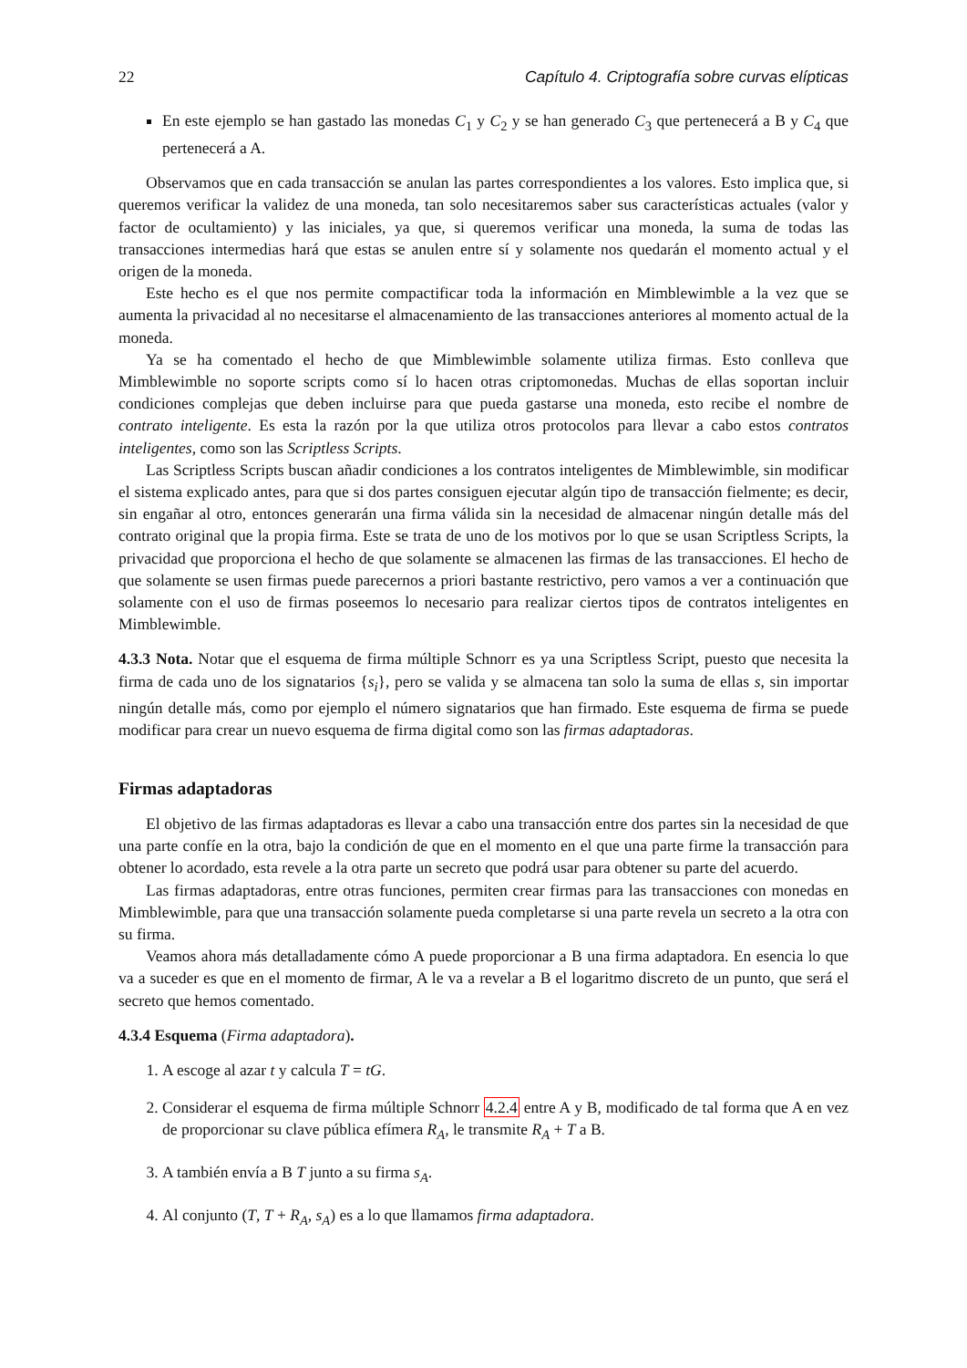22 Capítulo 4. Criptografía sobre curvas elípticas
En este ejemplo se han gastado las monedas C<sub>1</sub> y C<sub>2</sub> y se han generado C<sub>3</sub> que pertenecerá a B y C<sub>4</sub> que pertenecerá a A.
Observamos que en cada transacción se anulan las partes correspondientes a los valores. Esto implica que, si queremos verificar la validez de una moneda, tan solo necesitaremos saber sus características actuales (valor y factor de ocultamiento) y las iniciales, ya que, si queremos verificar una moneda, la suma de todas las transacciones intermedias hará que estas se anulen entre sí y solamente nos quedarán el momento actual y el origen de la moneda.
Este hecho es el que nos permite compactificar toda la información en Mimblewimble a la vez que se aumenta la privacidad al no necesitarse el almacenamiento de las transacciones anteriores al momento actual de la moneda.
Ya se ha comentado el hecho de que Mimblewimble solamente utiliza firmas. Esto conlleva que Mimblewimble no soporte scripts como sí lo hacen otras criptomonedas. Muchas de ellas soportan incluir condiciones complejas que deben incluirse para que pueda gastarse una moneda, esto recibe el nombre de contrato inteligente. Es esta la razón por la que utiliza otros protocolos para llevar a cabo estos contratos inteligentes, como son las Scriptless Scripts.
Las Scriptless Scripts buscan añadir condiciones a los contratos inteligentes de Mimblewimble, sin modificar el sistema explicado antes, para que si dos partes consiguen ejecutar algún tipo de transacción fielmente; es decir, sin engañar al otro, entonces generarán una firma válida sin la necesidad de almacenar ningún detalle más del contrato original que la propia firma. Este se trata de uno de los motivos por lo que se usan Scriptless Scripts, la privacidad que proporciona el hecho de que solamente se almacenen las firmas de las transacciones. El hecho de que solamente se usen firmas puede parecernos a priori bastante restrictivo, pero vamos a ver a continuación que solamente con el uso de firmas poseemos lo necesario para realizar ciertos tipos de contratos inteligentes en Mimblewimble.
4.3.3 Nota. Notar que el esquema de firma múltiple Schnorr es ya una Scriptless Script, puesto que necesita la firma de cada uno de los signatarios {s<sub>i</sub>}, pero se valida y se almacena tan solo la suma de ellas s, sin importar ningún detalle más, como por ejemplo el número signatarios que han firmado. Este esquema de firma se puede modificar para crear un nuevo esquema de firma digital como son las firmas adaptadoras.
Firmas adaptadoras
El objetivo de las firmas adaptadoras es llevar a cabo una transacción entre dos partes sin la necesidad de que una parte confíe en la otra, bajo la condición de que en el momento en el que una parte firme la transacción para obtener lo acordado, esta revele a la otra parte un secreto que podrá usar para obtener su parte del acuerdo.
Las firmas adaptadoras, entre otras funciones, permiten crear firmas para las transacciones con monedas en Mimblewimble, para que una transacción solamente pueda completarse si una parte revela un secreto a la otra con su firma.
Veamos ahora más detalladamente cómo A puede proporcionar a B una firma adaptadora. En esencia lo que va a suceder es que en el momento de firmar, A le va a revelar a B el logaritmo discreto de un punto, que será el secreto que hemos comentado.
4.3.4 Esquema (Firma adaptadora).
1. A escoge al azar t y calcula T = tG.
2. Considerar el esquema de firma múltiple Schnorr 4.2.4 entre A y B, modificado de tal forma que A en vez de proporcionar su clave pública efímera R<sub>A</sub>, le transmite R<sub>A</sub> + T a B.
3. A también envía a B T junto a su firma s<sub>A</sub>.
4. Al conjunto (T, T + R<sub>A</sub>, s<sub>A</sub>) es a lo que llamamos firma adaptadora.